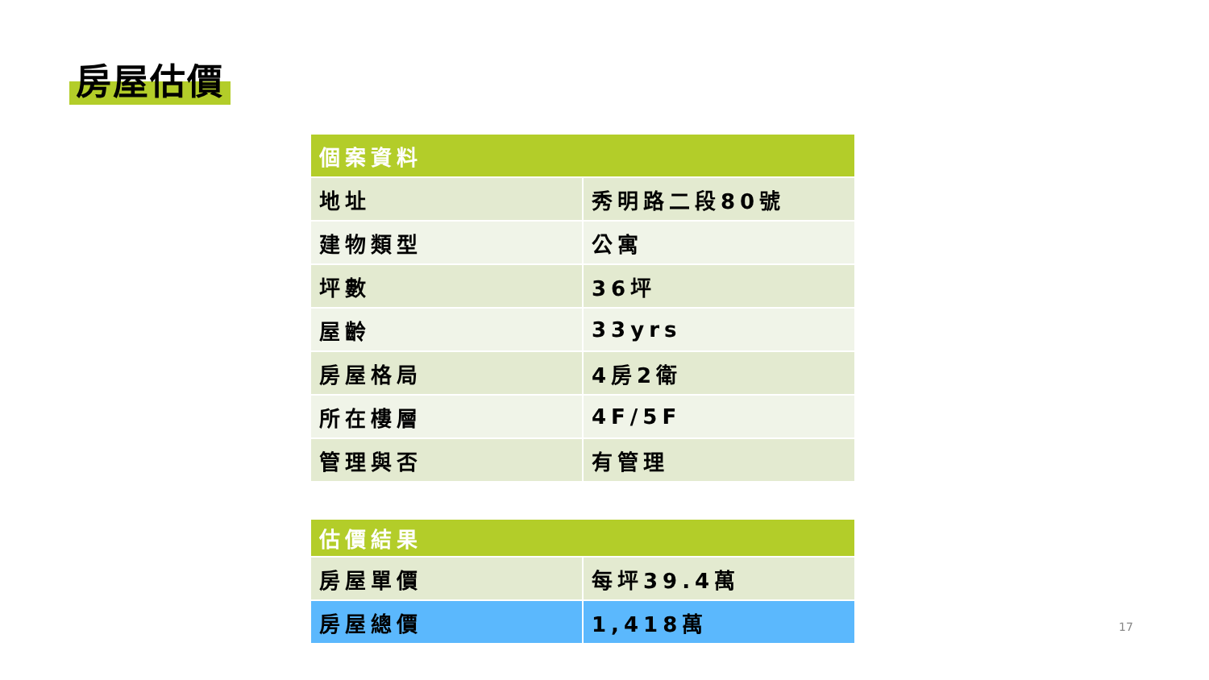房屋估價
| 個案資料 | |
| --- | --- |
| 地址 | 秀明路二段80號 |
| 建物類型 | 公寓 |
| 坪數 | 36坪 |
| 屋齡 | 33yrs |
| 房屋格局 | 4房2衛 |
| 所在樓層 | 4F/5F |
| 管理與否 | 有管理 |
| 估價結果 | |
| --- | --- |
| 房屋單價 | 每坪39.4萬 |
| 房屋總價 | 1,418萬 |
17